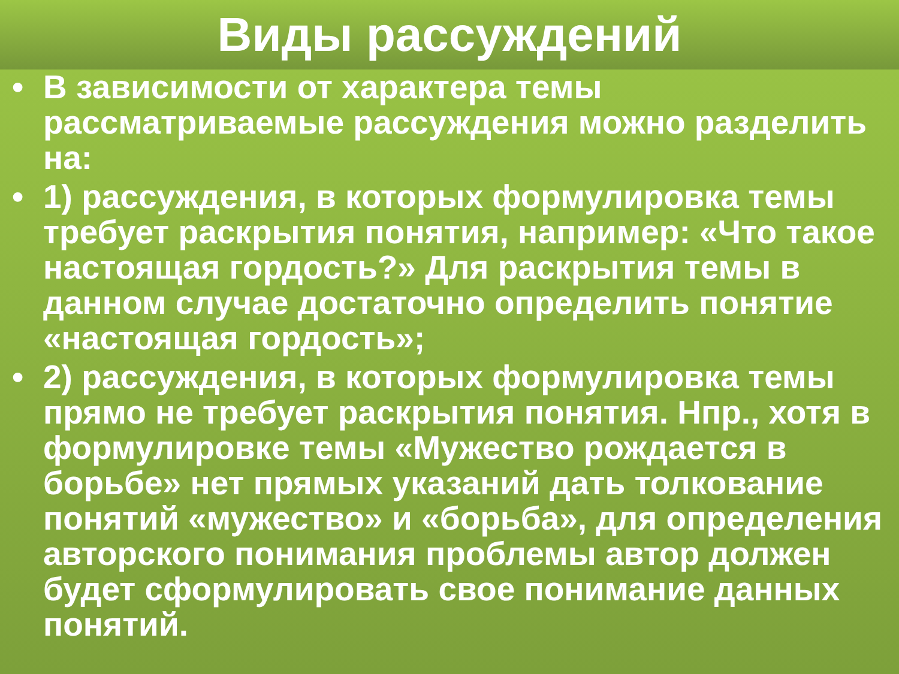Виды рассуждений
• В зависимости от характера темы рассматриваемые рассуждения можно разделить на:
• 1) рассуждения, в которых формулировка темы требует раскрытия понятия, например: «Что такое настоящая гордость?» Для раскрытия темы в данном случае достаточно определить понятие «настоящая гордость»;
• 2) рассуждения, в которых формулировка темы прямо не требует раскрытия понятия. Нпр., хотя в формулировке темы «Мужество рождается в борьбе» нет прямых указаний дать толкование понятий «мужество» и «борьба», для определения авторского понимания проблемы автор должен будет сформулировать свое понимание данных понятий.